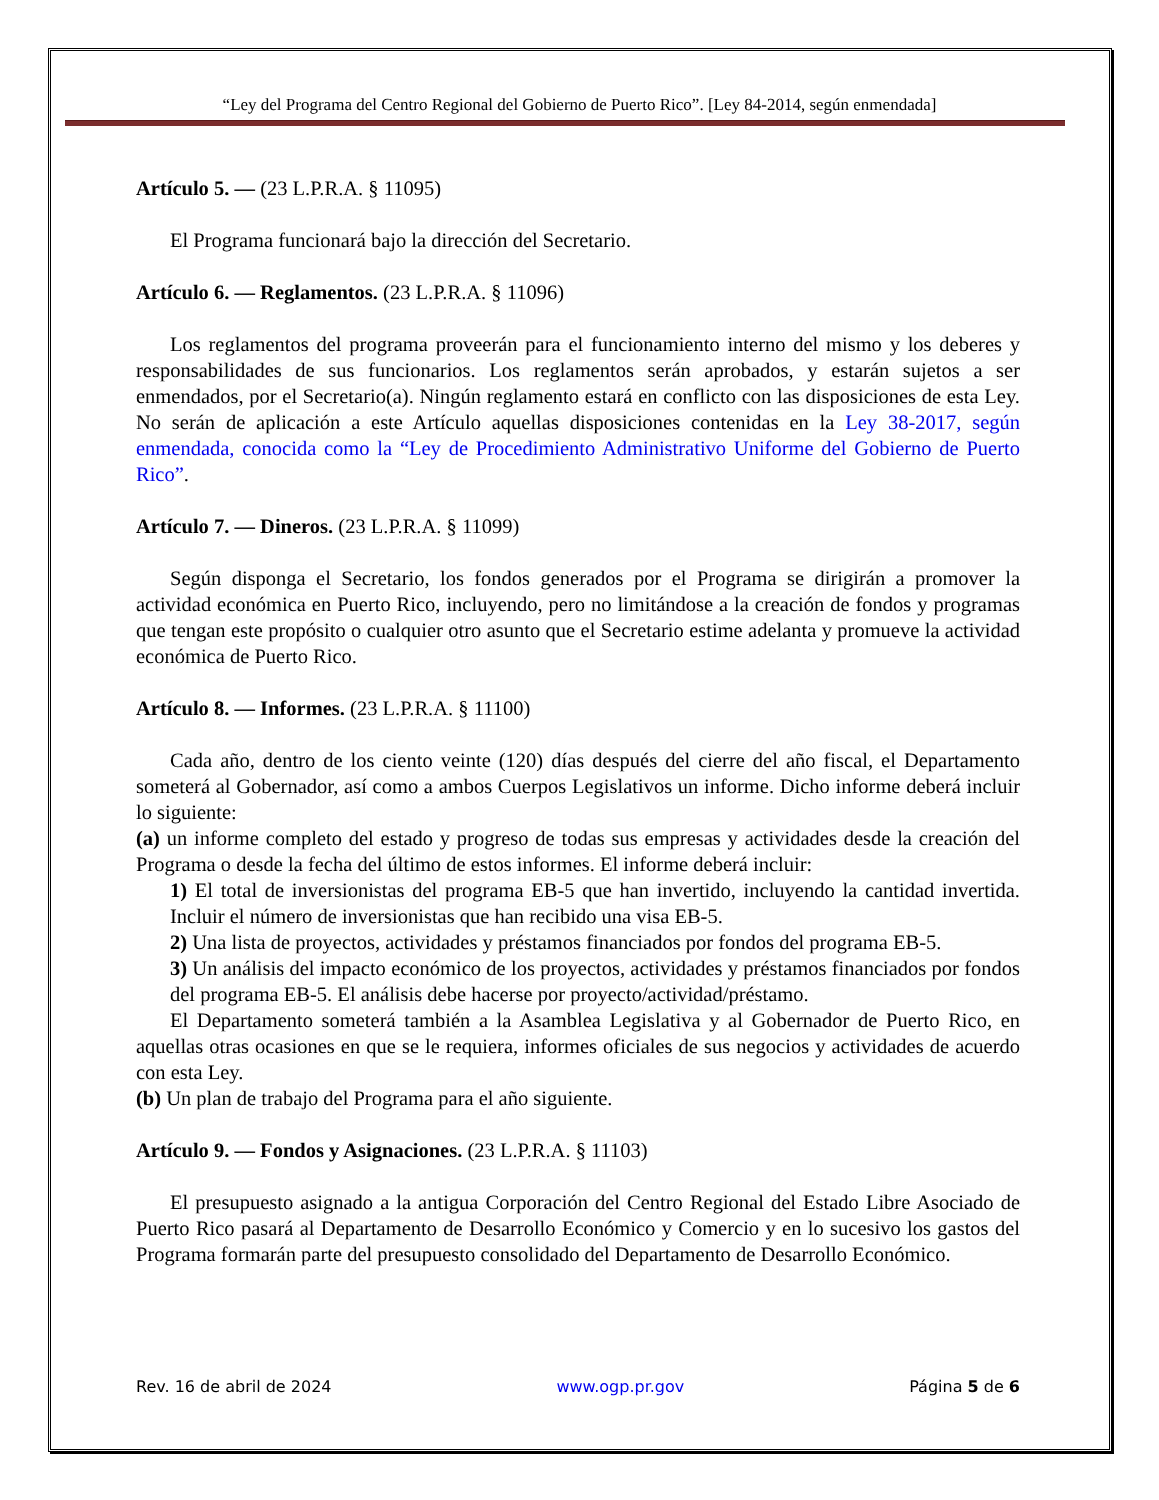“Ley del Programa del Centro Regional del Gobierno de Puerto Rico”. [Ley 84-2014, según enmendada]
Artículo 5. — (23 L.P.R.A. § 11095)
El Programa funcionará bajo la dirección del Secretario.
Artículo 6. — Reglamentos. (23 L.P.R.A. § 11096)
Los reglamentos del programa proveerán para el funcionamiento interno del mismo y los deberes y responsabilidades de sus funcionarios. Los reglamentos serán aprobados, y estarán sujetos a ser enmendados, por el Secretario(a). Ningún reglamento estará en conflicto con las disposiciones de esta Ley. No serán de aplicación a este Artículo aquellas disposiciones contenidas en la Ley 38-2017, según enmendada, conocida como la “Ley de Procedimiento Administrativo Uniforme del Gobierno de Puerto Rico”.
Artículo 7. — Dineros. (23 L.P.R.A. § 11099)
Según disponga el Secretario, los fondos generados por el Programa se dirigirán a promover la actividad económica en Puerto Rico, incluyendo, pero no limitándose a la creación de fondos y programas que tengan este propósito o cualquier otro asunto que el Secretario estime adelanta y promueve la actividad económica de Puerto Rico.
Artículo 8. — Informes. (23 L.P.R.A. § 11100)
Cada año, dentro de los ciento veinte (120) días después del cierre del año fiscal, el Departamento someterá al Gobernador, así como a ambos Cuerpos Legislativos un informe. Dicho informe deberá incluir lo siguiente:
(a) un informe completo del estado y progreso de todas sus empresas y actividades desde la creación del Programa o desde la fecha del último de estos informes. El informe deberá incluir:
1) El total de inversionistas del programa EB-5 que han invertido, incluyendo la cantidad invertida. Incluir el número de inversionistas que han recibido una visa EB-5.
2) Una lista de proyectos, actividades y préstamos financiados por fondos del programa EB-5.
3) Un análisis del impacto económico de los proyectos, actividades y préstamos financiados por fondos del programa EB-5. El análisis debe hacerse por proyecto/actividad/préstamo.
El Departamento someterá también a la Asamblea Legislativa y al Gobernador de Puerto Rico, en aquellas otras ocasiones en que se le requiera, informes oficiales de sus negocios y actividades de acuerdo con esta Ley.
(b) Un plan de trabajo del Programa para el año siguiente.
Artículo 9. — Fondos y Asignaciones. (23 L.P.R.A. § 11103)
El presupuesto asignado a la antigua Corporación del Centro Regional del Estado Libre Asociado de Puerto Rico pasará al Departamento de Desarrollo Económico y Comercio y en lo sucesivo los gastos del Programa formarán parte del presupuesto consolidado del Departamento de Desarrollo Económico.
Rev. 16 de abril de 2024 www.ogp.pr.gov Página 5 de 6